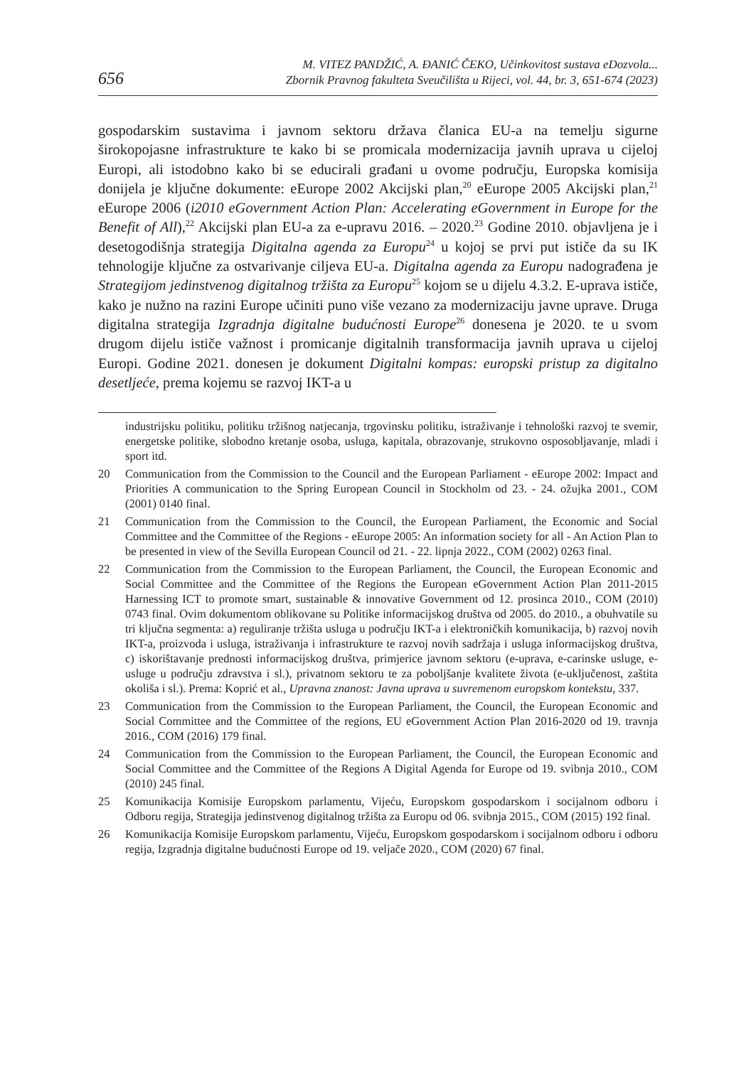656
M. VITEZ PANDŽIĆ, A. ĐANIĆ ČEKO, Učinkovitost sustava eDozvola...
Zbornik Pravnog fakulteta Sveučilišta u Rijeci, vol. 44, br. 3, 651-674 (2023)
gospodarskim sustavima i javnom sektoru država članica EU-a na temelju sigurne širokopojasne infrastrukture te kako bi se promicala modernizacija javnih uprava u cijeloj Europi, ali istodobno kako bi se educirali građani u ovome području, Europska komisija donijela je ključne dokumente: eEurope 2002 Akcijski plan,<sup>20</sup> eEurope 2005 Akcijski plan,<sup>21</sup> eEurope 2006 (i2010 eGovernment Action Plan: Accelerating eGovernment in Europe for the Benefit of All),<sup>22</sup> Akcijski plan EU-a za e-upravu 2016. – 2020.<sup>23</sup> Godine 2010. objavljena je i desetogodišnja strategija Digitalna agenda za Europu<sup>24</sup> u kojoj se prvi put ističe da su IK tehnologije ključne za ostvarivanje ciljeva EU-a. Digitalna agenda za Europu nadograđena je Strategijom jedinstvenog digitalnog tržišta za Europu<sup>25</sup> kojom se u dijelu 4.3.2. E-uprava ističe, kako je nužno na razini Europe učiniti puno više vezano za modernizaciju javne uprave. Druga digitalna strategija Izgradnja digitalne budućnosti Europe<sup>26</sup> donesena je 2020. te u svom drugom dijelu ističe važnost i promicanje digitalnih transformacija javnih uprava u cijeloj Europi. Godine 2021. donesen je dokument Digitalni kompas: europski pristup za digitalno desetljeće, prema kojemu se razvoj IKT-a u
industrijsku politiku, politiku tržišnog natjecanja, trgovinsku politiku, istraživanje i tehnološki razvoj te svemir, energetske politike, slobodno kretanje osoba, usluga, kapitala, obrazovanje, strukovno osposobljavanje, mladi i sport itd.
20 Communication from the Commission to the Council and the European Parliament - eEurope 2002: Impact and Priorities A communication to the Spring European Council in Stockholm od 23. - 24. ožujka 2001., COM (2001) 0140 final.
21 Communication from the Commission to the Council, the European Parliament, the Economic and Social Committee and the Committee of the Regions - eEurope 2005: An information society for all - An Action Plan to be presented in view of the Sevilla European Council od 21. - 22. lipnja 2022., COM (2002) 0263 final.
22 Communication from the Commission to the European Parliament, the Council, the European Economic and Social Committee and the Committee of the Regions the European eGovernment Action Plan 2011-2015 Harnessing ICT to promote smart, sustainable & innovative Government od 12. prosinca 2010., COM (2010) 0743 final. Ovim dokumentom oblikovane su Politike informacijskog društva od 2005. do 2010., a obuhvatile su tri ključna segmenta: a) reguliranje tržišta usluga u području IKT-a i elektroničkih komunikacija, b) razvoj novih IKT-a, proizvoda i usluga, istraživanja i infrastrukture te razvoj novih sadržaja i usluga informacijskog društva, c) iskorištavanje prednosti informacijskog društva, primjerice javnom sektoru (e-uprava, e-carinske usluge, e-usluge u području zdravstva i sl.), privatnom sektoru te za poboljšanje kvalitete života (e-uključenost, zaštita okoliša i sl.). Prema: Koprić et al., Upravna znanost: Javna uprava u suvremenom europskom kontekstu, 337.
23 Communication from the Commission to the European Parliament, the Council, the European Economic and Social Committee and the Committee of the regions, EU eGovernment Action Plan 2016-2020 od 19. travnja 2016., COM (2016) 179 final.
24 Communication from the Commission to the European Parliament, the Council, the European Economic and Social Committee and the Committee of the Regions A Digital Agenda for Europe od 19. svibnja 2010., COM (2010) 245 final.
25 Komunikacija Komisije Europskom parlamentu, Vijeću, Europskom gospodarskom i socijalnom odboru i Odboru regija, Strategija jedinstvenog digitalnog tržišta za Europu od 06. svibnja 2015., COM (2015) 192 final.
26 Komunikacija Komisije Europskom parlamentu, Vijeću, Europskom gospodarskom i socijalnom odboru i odboru regija, Izgradnja digitalne budućnosti Europe od 19. veljače 2020., COM (2020) 67 final.